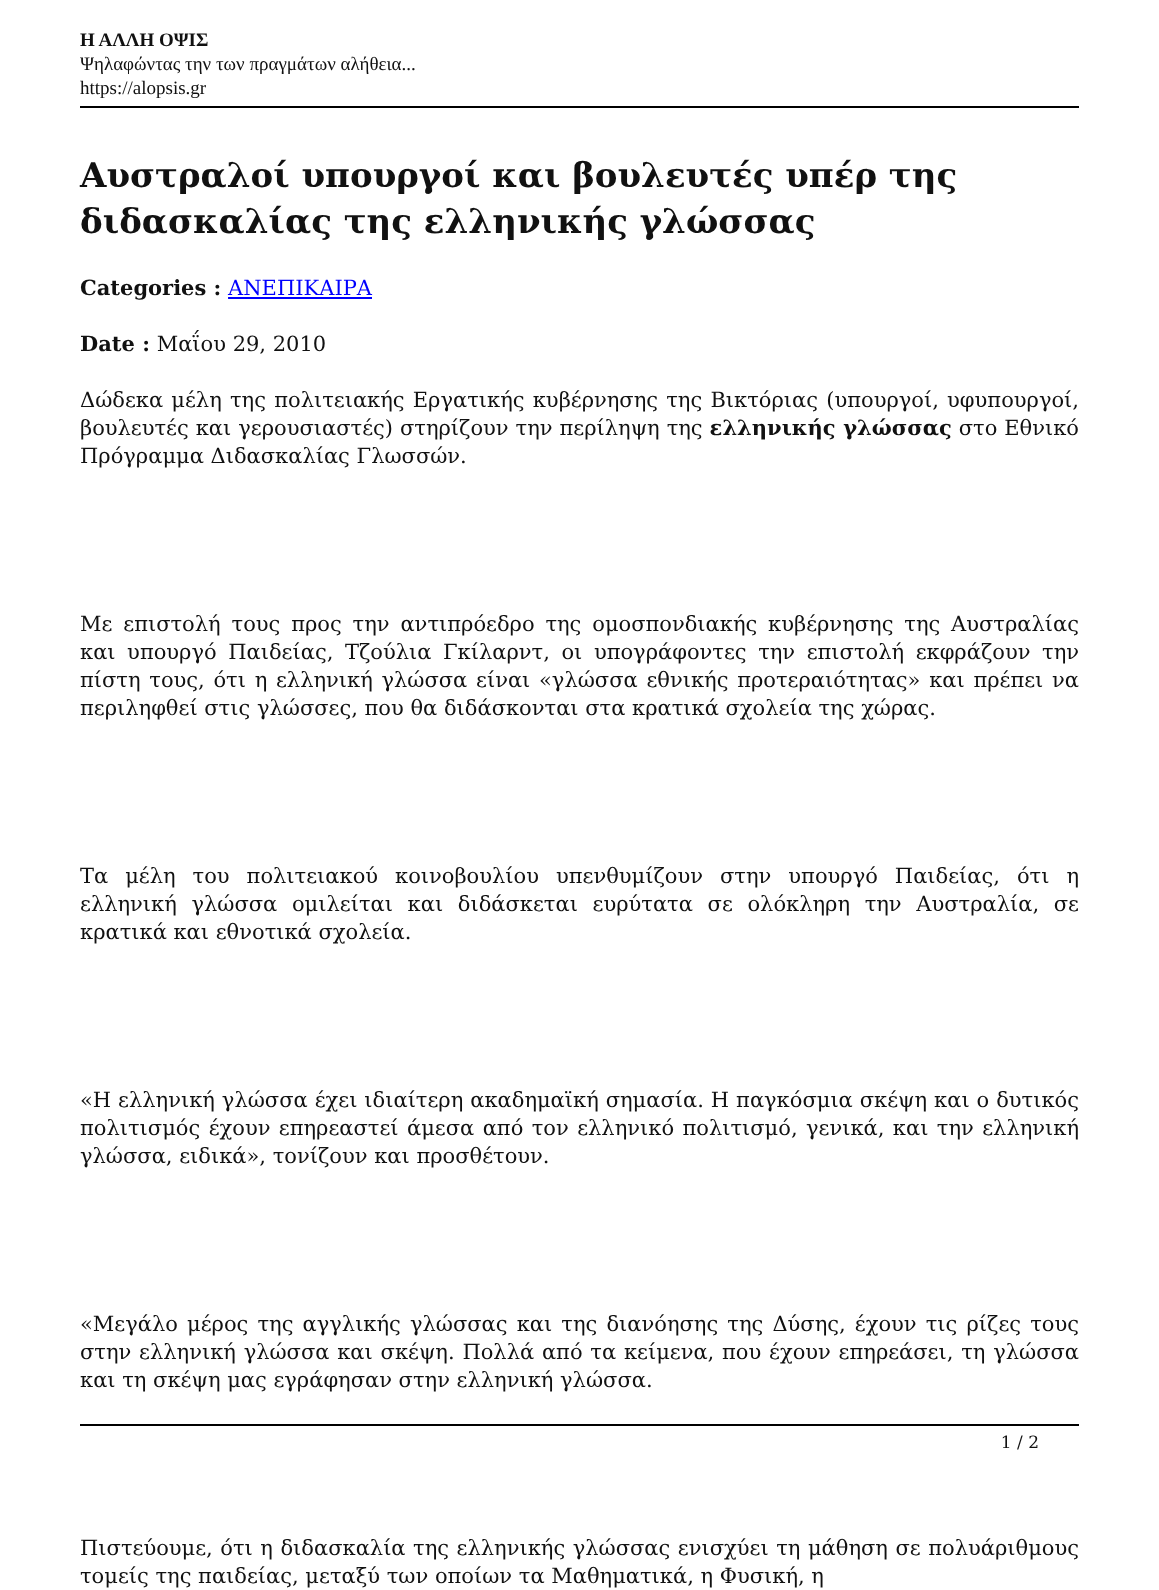Η ΑΛΛΗ ΟΨΙΣ
Ψηλαφώντας την των πραγμάτων αλήθεια...
https://alopsis.gr
Αυστραλοί υπουργοί και βουλευτές υπέρ της διδασκαλίας της ελληνικής γλώσσας
Categories : ΑΝΕΠΙΚΑΙΡΑ
Date : Μαΐου 29, 2010
Δώδεκα μέλη της πολιτειακής Εργατικής κυβέρνησης της Βικτόριας (υπουργοί, υφυπουργοί, βουλευτές και γερουσιαστές) στηρίζουν την περίληψη της ελληνικής γλώσσας στο Εθνικό Πρόγραμμα Διδασκαλίας Γλωσσών.
Με επιστολή τους προς την αντιπρόεδρο της ομοσπονδιακής κυβέρνησης της Αυστραλίας και υπουργό Παιδείας, Τζούλια Γκίλαρντ, οι υπογράφοντες την επιστολή εκφράζουν την πίστη τους, ότι η ελληνική γλώσσα είναι «γλώσσα εθνικής προτεραιότητας» και πρέπει να περιληφθεί στις γλώσσες, που θα διδάσκονται στα κρατικά σχολεία της χώρας.
Τα μέλη του πολιτειακού κοινοβουλίου υπενθυμίζουν στην υπουργό Παιδείας, ότι η ελληνική γλώσσα ομιλείται και διδάσκεται ευρύτατα σε ολόκληρη την Αυστραλία, σε κρατικά και εθνοτικά σχολεία.
«Η ελληνική γλώσσα έχει ιδιαίτερη ακαδημαϊκή σημασία. Η παγκόσμια σκέψη και ο δυτικός πολιτισμός έχουν επηρεαστεί άμεσα από τον ελληνικό πολιτισμό, γενικά, και την ελληνική γλώσσα, ειδικά», τονίζουν και προσθέτουν.
«Μεγάλο μέρος της αγγλικής γλώσσας και της διανόησης της Δύσης, έχουν τις ρίζες τους στην ελληνική γλώσσα και σκέψη. Πολλά από τα κείμενα, που έχουν επηρεάσει, τη γλώσσα και τη σκέψη μας εγράφησαν στην ελληνική γλώσσα.
Πιστεύουμε, ότι η διδασκαλία της ελληνικής γλώσσας ενισχύει τη μάθηση σε πολυάριθμους τομείς της παιδείας, μεταξύ των οποίων τα Μαθηματικά, η Φυσική, η
1 / 2